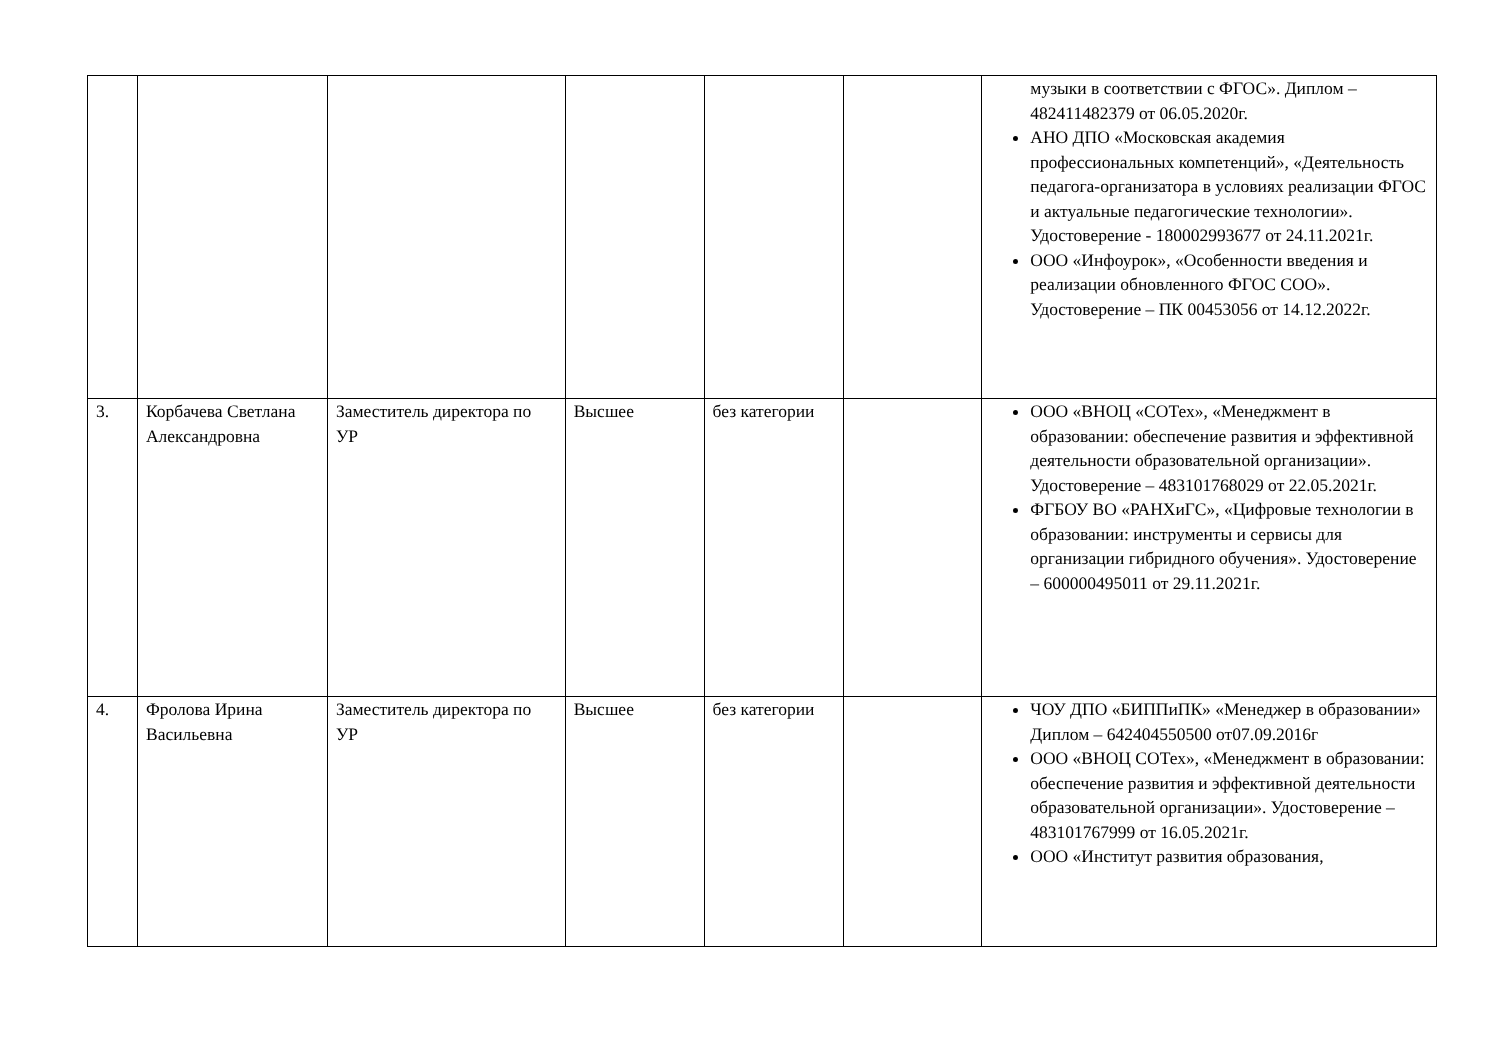| | | | | | | музыки в соответствии с ФГОС». Диплом – 482411482379 от 06.05.2020г. АНО ДПО «Московская академия профессиональных компетенций», «Деятельность педагога-организатора в условиях реализации ФГОС и актуальные педагогические технологии». Удостоверение - 180002993677 от 24.11.2021г. ООО «Инфоурок», «Особенности введения и реализации обновленного ФГОС СОО». Удостоверение – ПК 00453056 от 14.12.2022г. |
| 3. | Корбачева Светлана Александровна | Заместитель директора по УР | Высшее | без категории | | ООО «ВНОЦ «СОТех», «Менеджмент в образовании: обеспечение развития и эффективной деятельности образовательной организации». Удостоверение – 483101768029 от 22.05.2021г. ФГБОУ ВО «РАНХиГС», «Цифровые технологии в образовании: инструменты и сервисы для организации гибридного обучения». Удостоверение – 600000495011 от 29.11.2021г. |
| 4. | Фролова Ирина Васильевна | Заместитель директора по УР | Высшее | без категории | | ЧОУ ДПО «БИППиПК» «Менеджер в образовании» Диплом – 642404550500 от07.09.2016г ООО «ВНОЦ СОТех», «Менеджмент в образовании: обеспечение развития и эффективной деятельности образовательной организации». Удостоверение – 483101767999 от 16.05.2021г. ООО «Институт развития образования, |